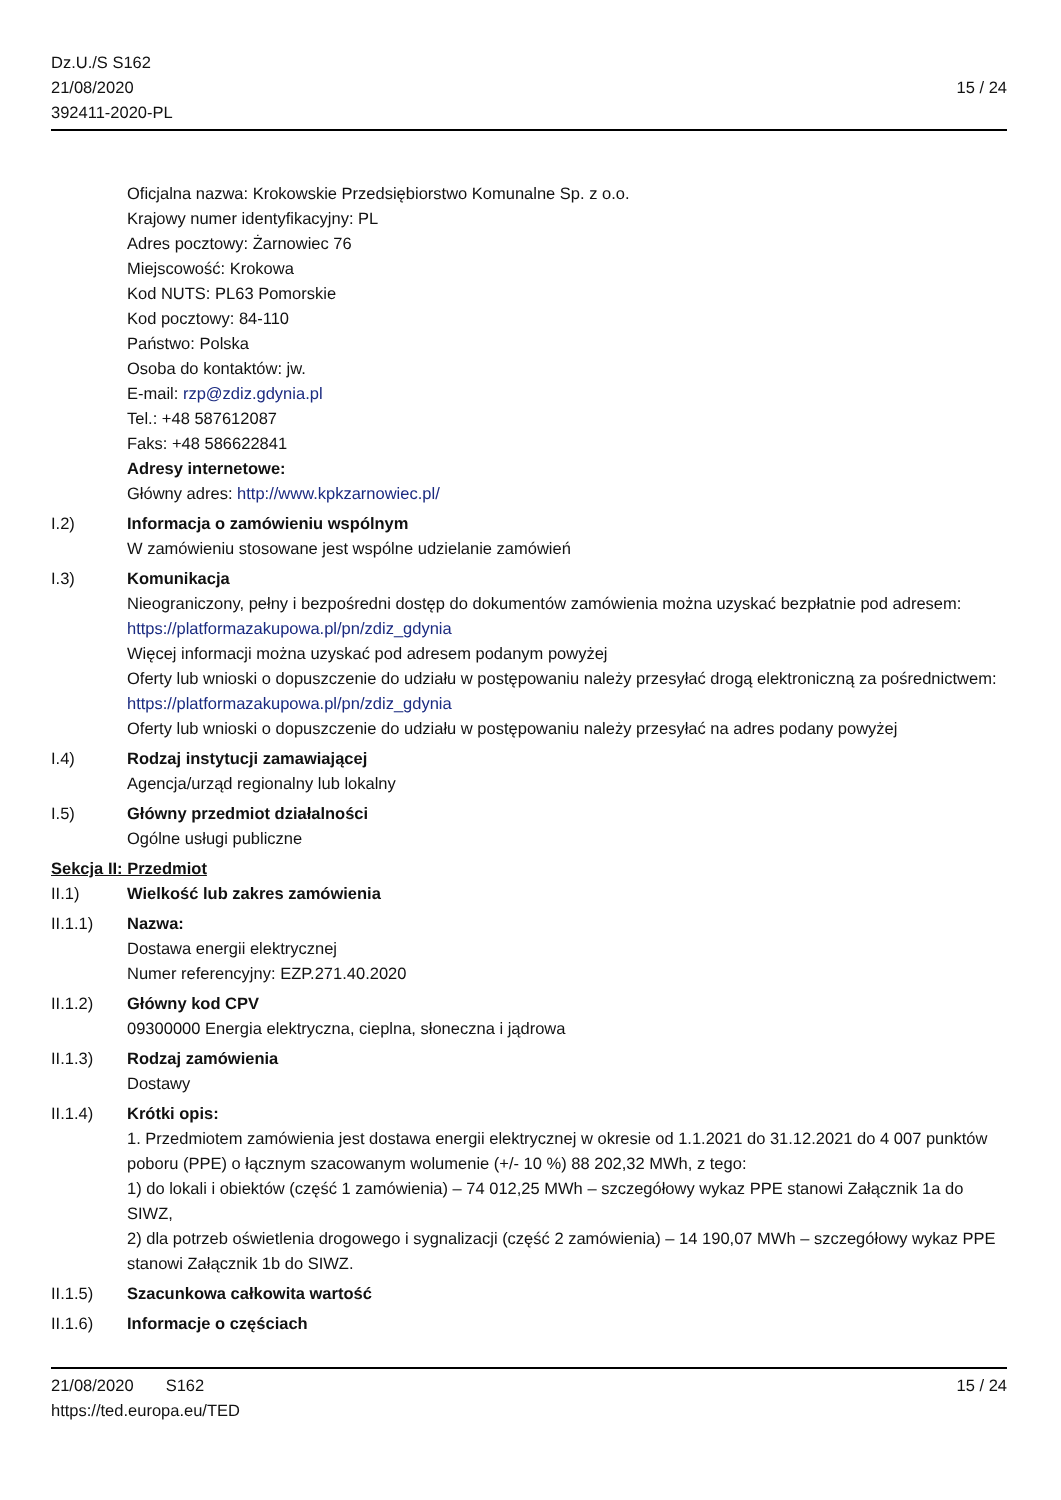Dz.U./S S162
21/08/2020
392411-2020-PL
15 / 24
Oficjalna nazwa: Krokowskie Przedsiębiorstwo Komunalne Sp. z o.o.
Krajowy numer identyfikacyjny: PL
Adres pocztowy: Żarnowiec 76
Miejscowość: Krokowa
Kod NUTS: PL63 Pomorskie
Kod pocztowy: 84-110
Państwo: Polska
Osoba do kontaktów: jw.
E-mail: rzp@zdiz.gdynia.pl
Tel.: +48 587612087
Faks: +48 586622841
Adresy internetowe:
Główny adres: http://www.kpkzarnowiec.pl/
I.2) Informacja o zamówieniu wspólnym
W zamówieniu stosowane jest wspólne udzielanie zamówień
I.3) Komunikacja
Nieograniczony, pełny i bezpośredni dostęp do dokumentów zamówienia można uzyskać bezpłatnie pod adresem: https://platformazakupowa.pl/pn/zdiz_gdynia
Więcej informacji można uzyskać pod adresem podanym powyżej
Oferty lub wnioski o dopuszczenie do udziału w postępowaniu należy przesyłać drogą elektroniczną za pośrednictwem: https://platformazakupowa.pl/pn/zdiz_gdynia
Oferty lub wnioski o dopuszczenie do udziału w postępowaniu należy przesyłać na adres podany powyżej
I.4) Rodzaj instytucji zamawiającej
Agencja/urząd regionalny lub lokalny
I.5) Główny przedmiot działalności
Ogólne usługi publiczne
Sekcja II: Przedmiot
II.1) Wielkość lub zakres zamówienia
II.1.1) Nazwa:
Dostawa energii elektrycznej
Numer referencyjny: EZP.271.40.2020
II.1.2) Główny kod CPV
09300000 Energia elektryczna, cieplna, słoneczna i jądrowa
II.1.3) Rodzaj zamówienia
Dostawy
II.1.4) Krótki opis:
1. Przedmiotem zamówienia jest dostawa energii elektrycznej w okresie od 1.1.2021 do 31.12.2021 do 4 007 punktów poboru (PPE) o łącznym szacowanym wolumenie (+/- 10 %) 88 202,32 MWh, z tego:
1) do lokali i obiektów (część 1 zamówienia) – 74 012,25 MWh – szczegółowy wykaz PPE stanowi Załącznik 1a do SIWZ,
2) dla potrzeb oświetlenia drogowego i sygnalizacji (część 2 zamówienia) – 14 190,07 MWh – szczegółowy wykaz PPE stanowi Załącznik 1b do SIWZ.
II.1.5) Szacunkowa całkowita wartość
II.1.6) Informacje o częściach
21/08/2020 S162 15 / 24
https://ted.europa.eu/TED